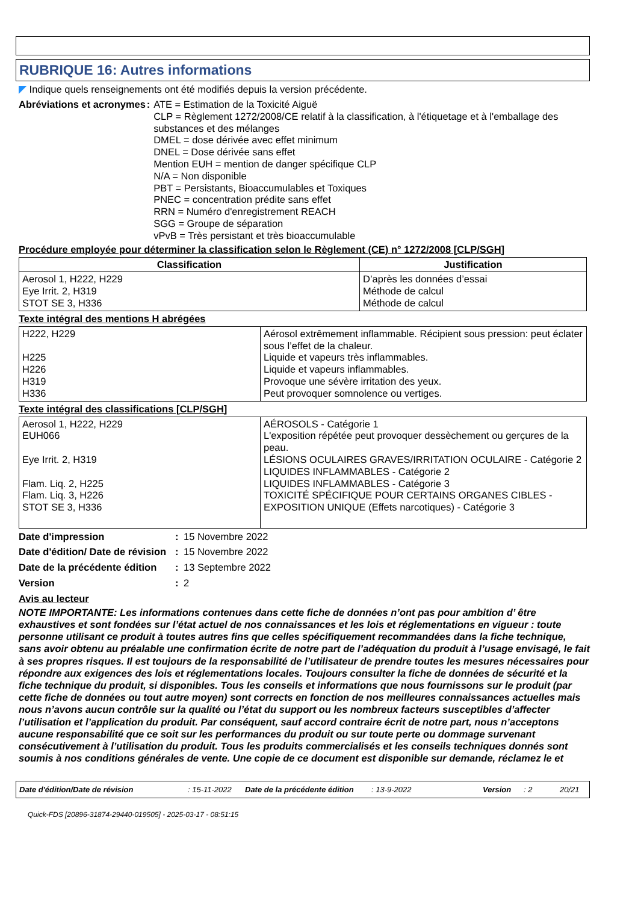RUBRIQUE 16: Autres informations
◤ Indique quels renseignements ont été modifiés depuis la version précédente.
Abréviations et acronymes : ATE = Estimation de la Toxicité Aiguë
CLP = Règlement 1272/2008/CE relatif à la classification, à l'étiquetage et à l'emballage des substances et des mélanges
DMEL = dose dérivée avec effet minimum
DNEL = Dose dérivée sans effet
Mention EUH = mention de danger spécifique CLP
N/A = Non disponible
PBT = Persistants, Bioaccumulables et Toxiques
PNEC = concentration prédite sans effet
RRN = Numéro d'enregistrement REACH
SGG = Groupe de séparation
vPvB = Très persistant et très bioaccumulable
Procédure employée pour déterminer la classification selon le Règlement (CE) n° 1272/2008 [CLP/SGH]
| Classification | Justification |
| --- | --- |
| Aerosol 1, H222, H229 Eye Irrit. 2, H319 STOT SE 3, H336 | D’après les données d’essai Méthode de calcul Méthode de calcul |
Texte intégral des mentions H abrégées
| H222, H229 H225 H226 H319 H336 | Aérosol extrêmement inflammable. Récipient sous pression: peut éclater sous l’effet de la chaleur. Liquide et vapeurs très inflammables. Liquide et vapeurs inflammables. Provoque une sévère irritation des yeux. Peut provoquer somnolence ou vertiges. |
Texte intégral des classifications [CLP/SGH]
| Aerosol 1, H222, H229 EUH066 Eye Irrit. 2, H319 Flam. Liq. 2, H225 Flam. Liq. 3, H226 STOT SE 3, H336 | AÉROSOLS - Catégorie 1 L'exposition répétée peut provoquer dessèchement ou gerçures de la peau. LÉSIONS OCULAIRES GRAVES/IRRITATION OCULAIRE - Catégorie 2 LIQUIDES INFLAMMABLES - Catégorie 2 LIQUIDES INFLAMMABLES - Catégorie 3 TOXICITÉ SPÉCIFIQUE POUR CERTAINS ORGANES CIBLES - EXPOSITION UNIQUE (Effets narcotiques) - Catégorie 3 |
Date d'impression : 15 Novembre 2022
Date d'édition/ Date de révision
: 15 Novembre 2022
Date de la précédente édition
: 13 Septembre 2022
Version : 2
Avis au lecteur
NOTE IMPORTANTE: Les informations contenues dans cette fiche de données n’ont pas pour ambition d’ être exhaustives et sont fondées sur l’état actuel de nos connaissances et les lois et réglementations en vigueur : toute personne utilisant ce produit à toutes autres fins que celles spécifiquement recommandées dans la fiche technique, sans avoir obtenu au préalable une confirmation écrite de notre part de l’adéquation du produit à l’usage envisagé, le fait à ses propres risques. Il est toujours de la responsabilité de l’utilisateur de prendre toutes les mesures nécessaires pour répondre aux exigences des lois et réglementations locales. Toujours consulter la fiche de données de sécurité et la fiche technique du produit, si disponibles. Tous les conseils et informations que nous fournissons sur le produit (par cette fiche de données ou tout autre moyen) sont corrects en fonction de nos meilleures connaissances actuelles mais nous n’avons aucun contrôle sur la qualité ou l’état du support ou les nombreux facteurs susceptibles d’affecter l’utilisation et l’application du produit. Par conséquent, sauf accord contraire écrit de notre part, nous n’acceptons aucune responsabilité que ce soit sur les performances du produit ou sur toute perte ou dommage survenant consécutivement à l’utilisation du produit. Tous les produits commercialisés et les conseils techniques donnés sont soumis à nos conditions générales de vente. Une copie de ce document est disponible sur demande, réclamez le et
Date d'édition/Date de révision: 15-11-2022 Date de la précédente édition: 13-9-2022 Version: 2 20/21
Quick-FDS [20896-31874-29440-019505] - 2025-03-17 - 08:51:15